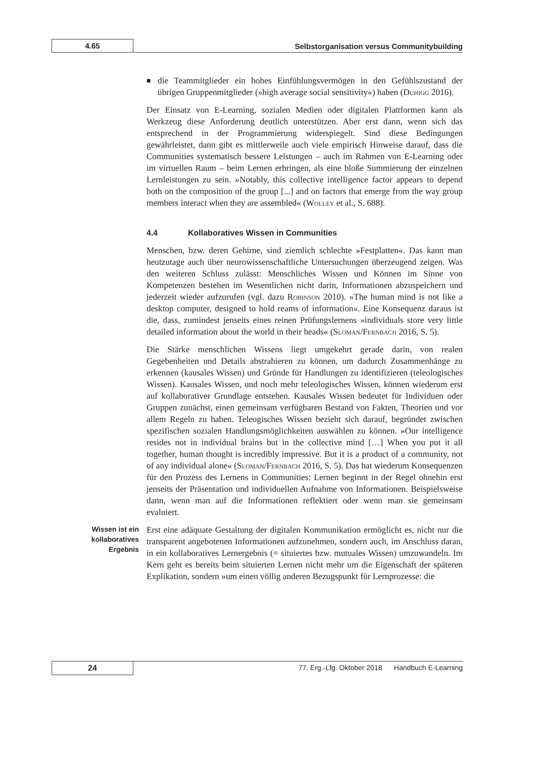4.65
Selbstorganisation versus Communitybuilding
■ die Teammitglieder ein hohes Einfühlungsvermögen in den Gefühlszustand der übrigen Gruppenmitglieder (»high average social sensitivity«) haben (Duhigg 2016).
Der Einsatz von E-Learning, sozialen Medien oder digitalen Plattformen kann als Werkzeug diese Anforderung deutlich unterstützen. Aber erst dann, wenn sich das entsprechend in der Programmierung widerspiegelt. Sind diese Bedingungen gewährleistet, dann gibt es mittlerweile auch viele empirisch Hinweise darauf, dass die Communities systematisch bessere Leistungen – auch im Rahmen von E-Learning oder im virtuellen Raum – beim Lernen erbringen, als eine bloße Summierung der einzelnen Lernleistungen zu sein. »Notably, this collective intelligence factor appears to depend both on the composition of the group [...] and on factors that emerge from the way group members interact when they are assembled« (Wolley et al., S. 688).
4.4 Kollaboratives Wissen in Communities
Menschen, bzw. deren Gehirne, sind ziemlich schlechte »Festplatten«. Das kann man heutzutage auch über neurowissenschaftliche Untersuchungen überzeugend zeigen. Was den weiteren Schluss zulässt: Menschliches Wissen und Können im Sinne von Kompetenzen bestehen im Wesentlichen nicht darin, Informationen abzuspeichern und jederzeit wieder aufzurufen (vgl. dazu Robinson 2010). »The human mind is not like a desktop computer, designed to hold reams of information«. Eine Konsequenz daraus ist die, dass, zumindest jenseits eines reinen Prüfungslernens »individuals store very little detailed information about the world in their heads« (Sloman/Fernbach 2016, S. 5).
Die Stärke menschlichen Wissens liegt umgekehrt gerade darin, von realen Gegebenheiten und Details abstrahieren zu können, um dadurch Zusammenhänge zu erkennen (kausales Wissen) und Gründe für Handlungen zu identifizieren (teleologisches Wissen). Kausales Wissen, und noch mehr teleologisches Wissen, können wiederum erst auf kollaborativer Grundlage entstehen. Kausales Wissen bedeutet für Individuen oder Gruppen zunächst, einen gemeinsam verfügbaren Bestand von Fakten, Theorien und vor allem Regeln zu haben. Teleogisches Wissen bezieht sich darauf, begründet zwischen spezifischen sozialen Handlungsmöglichkeiten auswählen zu können. »Our intelligence resides not in individual brains but in the collective mind […] When you put it all together, human thought is incredibly impressive. But it is a product of a community, not of any individual alone« (Sloman/Fernbach 2016, S. 5). Das hat wiederum Konsequenzen für den Prozess des Lernens in Communities: Lernen beginnt in der Regel ohnehin erst jenseits der Präsentation und individuellen Aufnahme von Informationen. Beispielsweise dann, wenn man auf die Informationen reflektiert oder wenn man sie gemeinsam evaluiert.
Wissen ist ein kollaboratives Ergebnis
Erst eine adäquate Gestaltung der digitalen Kommunikation ermöglicht es, nicht nur die transparent angebotenen Informationen aufzunehmen, sondern auch, im Anschluss daran, in ein kollaboratives Lernergebnis (= situiertes bzw. mutuales Wissen) umzuwandeln. Im Kern geht es bereits beim situierten Lernen nicht mehr um die Eigenschaft der späteren Explikation, sondern »um einen völlig anderen Bezugspunkt für Lernprozesse: die
24
77. Erg.-Lfg. Oktober 2018 Handbuch E-Learning